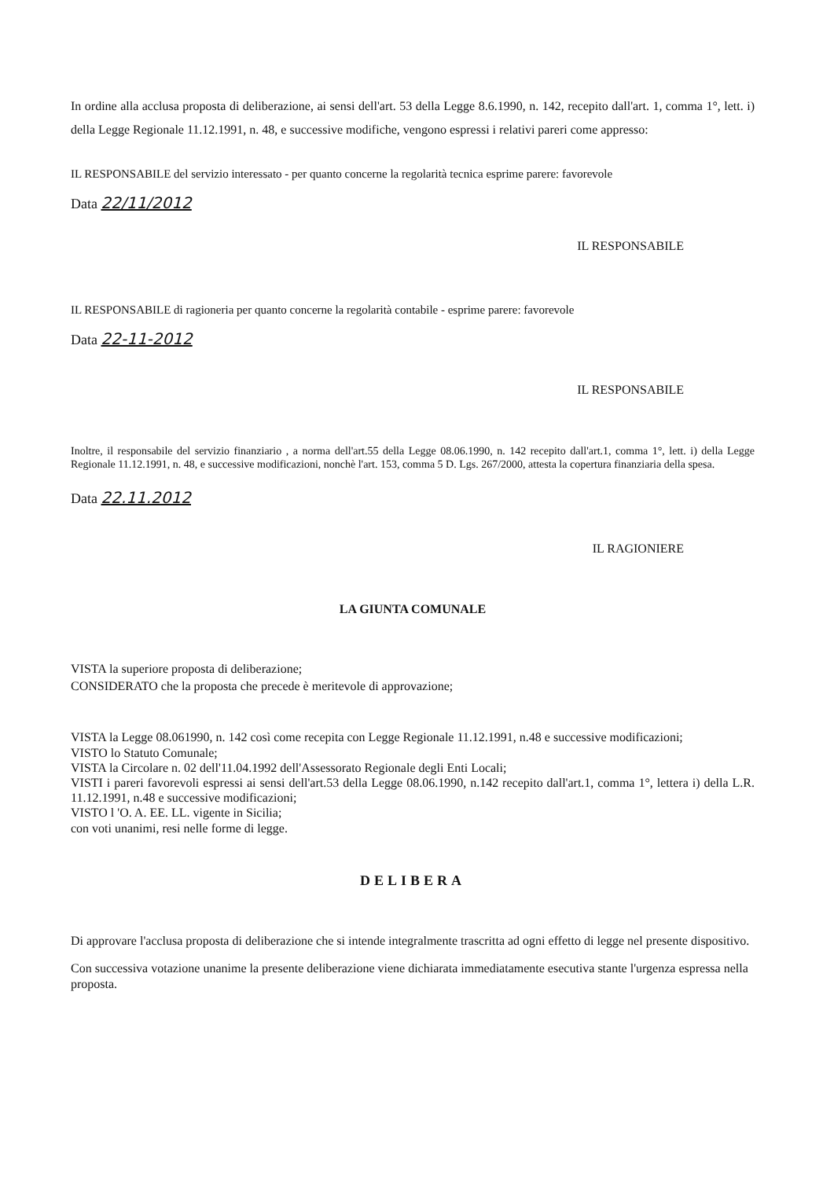In ordine alla acclusa proposta di deliberazione, ai sensi dell'art. 53 della Legge 8.6.1990, n. 142, recepito dall'art. 1, comma 1°, lett. i) della Legge Regionale 11.12.1991, n. 48, e successive modifiche, vengono espressi i relativi pareri come appresso:
IL RESPONSABILE del servizio interessato - per quanto concerne la regolarità tecnica esprime parere: favorevole
Data 22/11/2012
IL RESPONSABILE
IL RESPONSABILE di ragioneria per quanto concerne la regolarità contabile - esprime parere: favorevole
Data 22-11-2012
IL RESPONSABILE
Inoltre, il responsabile del servizio finanziario , a norma dell'art.55 della Legge 08.06.1990, n. 142 recepito dall'art.1, comma 1°, lett. i) della Legge Regionale 11.12.1991, n. 48, e successive modificazioni, nonchè l'art. 153, comma 5 D. Lgs. 267/2000, attesta la copertura finanziaria della spesa.
Data 22.11.2012
IL RAGIONIERE
LA GIUNTA COMUNALE
VISTA la superiore proposta di deliberazione;
CONSIDERATO che la proposta che precede è meritevole di approvazione;
VISTA la Legge 08.061990, n. 142 così come recepita con Legge Regionale 11.12.1991, n.48 e successive modificazioni;
VISTO lo Statuto Comunale;
VISTA la Circolare n. 02 dell'11.04.1992 dell'Assessorato Regionale degli Enti Locali;
VISTI i pareri favorevoli espressi ai sensi dell'art.53 della Legge 08.06.1990, n.142 recepito dall'art.1, comma 1°, lettera i) della L.R. 11.12.1991, n.48 e successive modificazioni;
VISTO l 'O. A. EE. LL. vigente in Sicilia;
con voti unanimi, resi nelle forme di legge.
DELIBERA
Di approvare l'acclusa proposta di deliberazione che si intende integralmente trascritta ad ogni effetto di legge nel presente dispositivo.
Con successiva votazione unanime la presente deliberazione viene dichiarata immediatamente esecutiva stante l'urgenza espressa nella proposta.